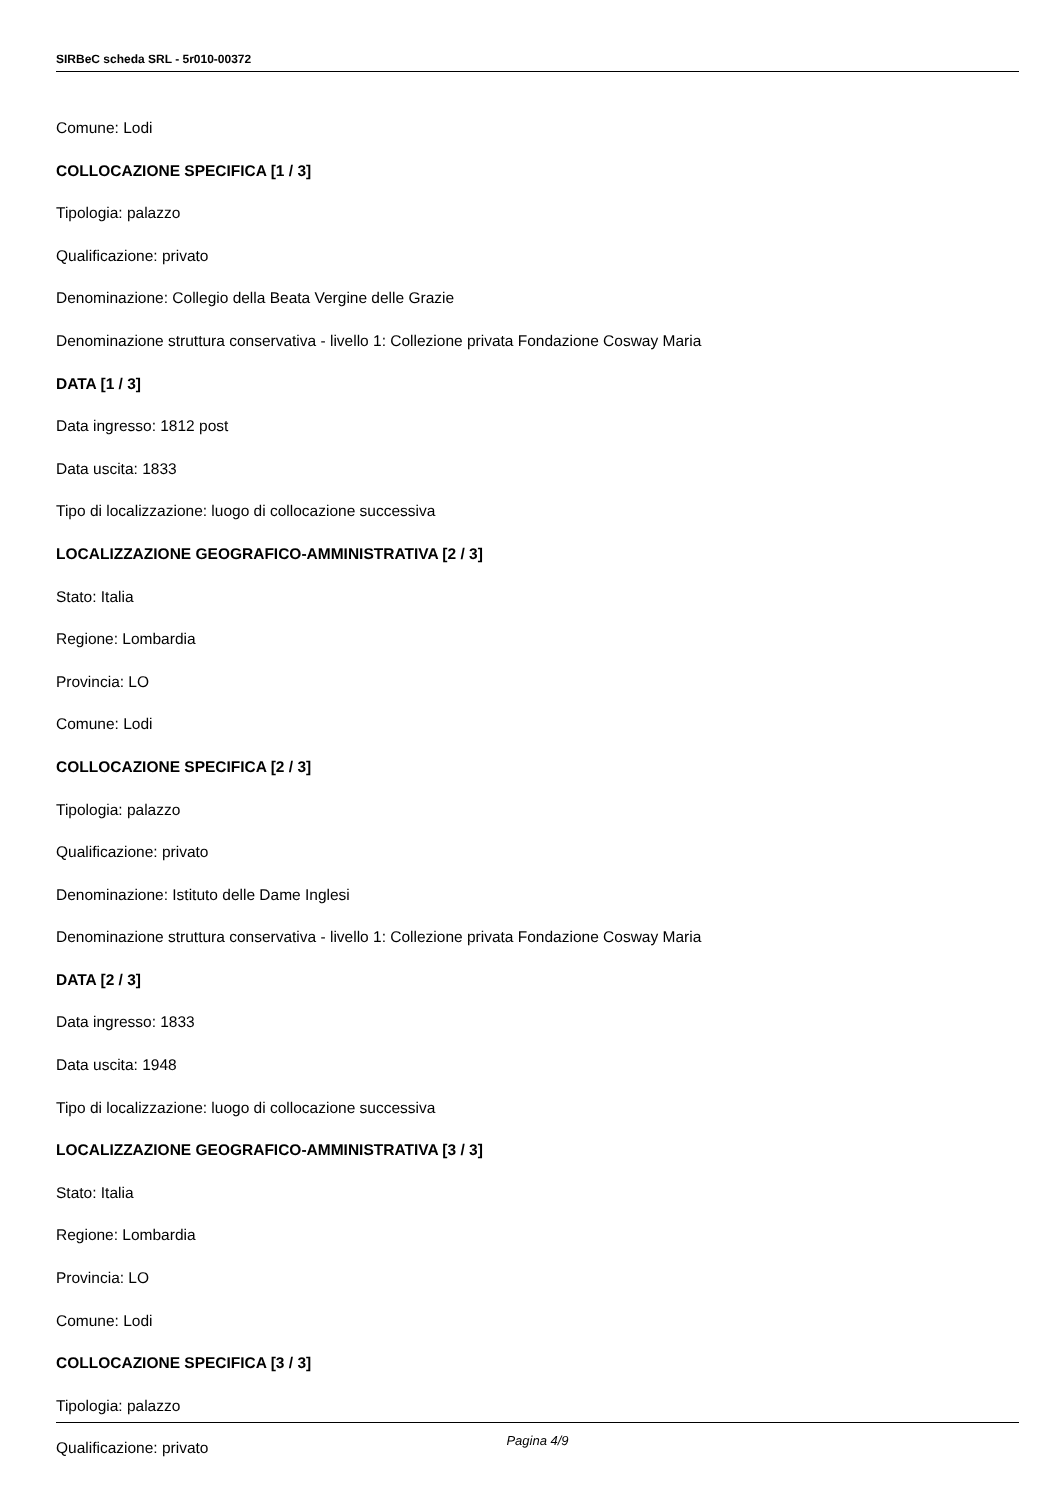SIRBeC scheda SRL - 5r010-00372
Comune: Lodi
COLLOCAZIONE SPECIFICA [1 / 3]
Tipologia: palazzo
Qualificazione: privato
Denominazione: Collegio della Beata Vergine delle Grazie
Denominazione struttura conservativa - livello 1: Collezione privata Fondazione Cosway Maria
DATA [1 / 3]
Data ingresso: 1812 post
Data uscita: 1833
Tipo di localizzazione: luogo di collocazione successiva
LOCALIZZAZIONE GEOGRAFICO-AMMINISTRATIVA [2 / 3]
Stato: Italia
Regione: Lombardia
Provincia: LO
Comune: Lodi
COLLOCAZIONE SPECIFICA [2 / 3]
Tipologia: palazzo
Qualificazione: privato
Denominazione: Istituto delle Dame Inglesi
Denominazione struttura conservativa - livello 1: Collezione privata Fondazione Cosway Maria
DATA [2 / 3]
Data ingresso: 1833
Data uscita: 1948
Tipo di localizzazione: luogo di collocazione successiva
LOCALIZZAZIONE GEOGRAFICO-AMMINISTRATIVA [3 / 3]
Stato: Italia
Regione: Lombardia
Provincia: LO
Comune: Lodi
COLLOCAZIONE SPECIFICA [3 / 3]
Tipologia: palazzo
Qualificazione: privato
Pagina 4/9